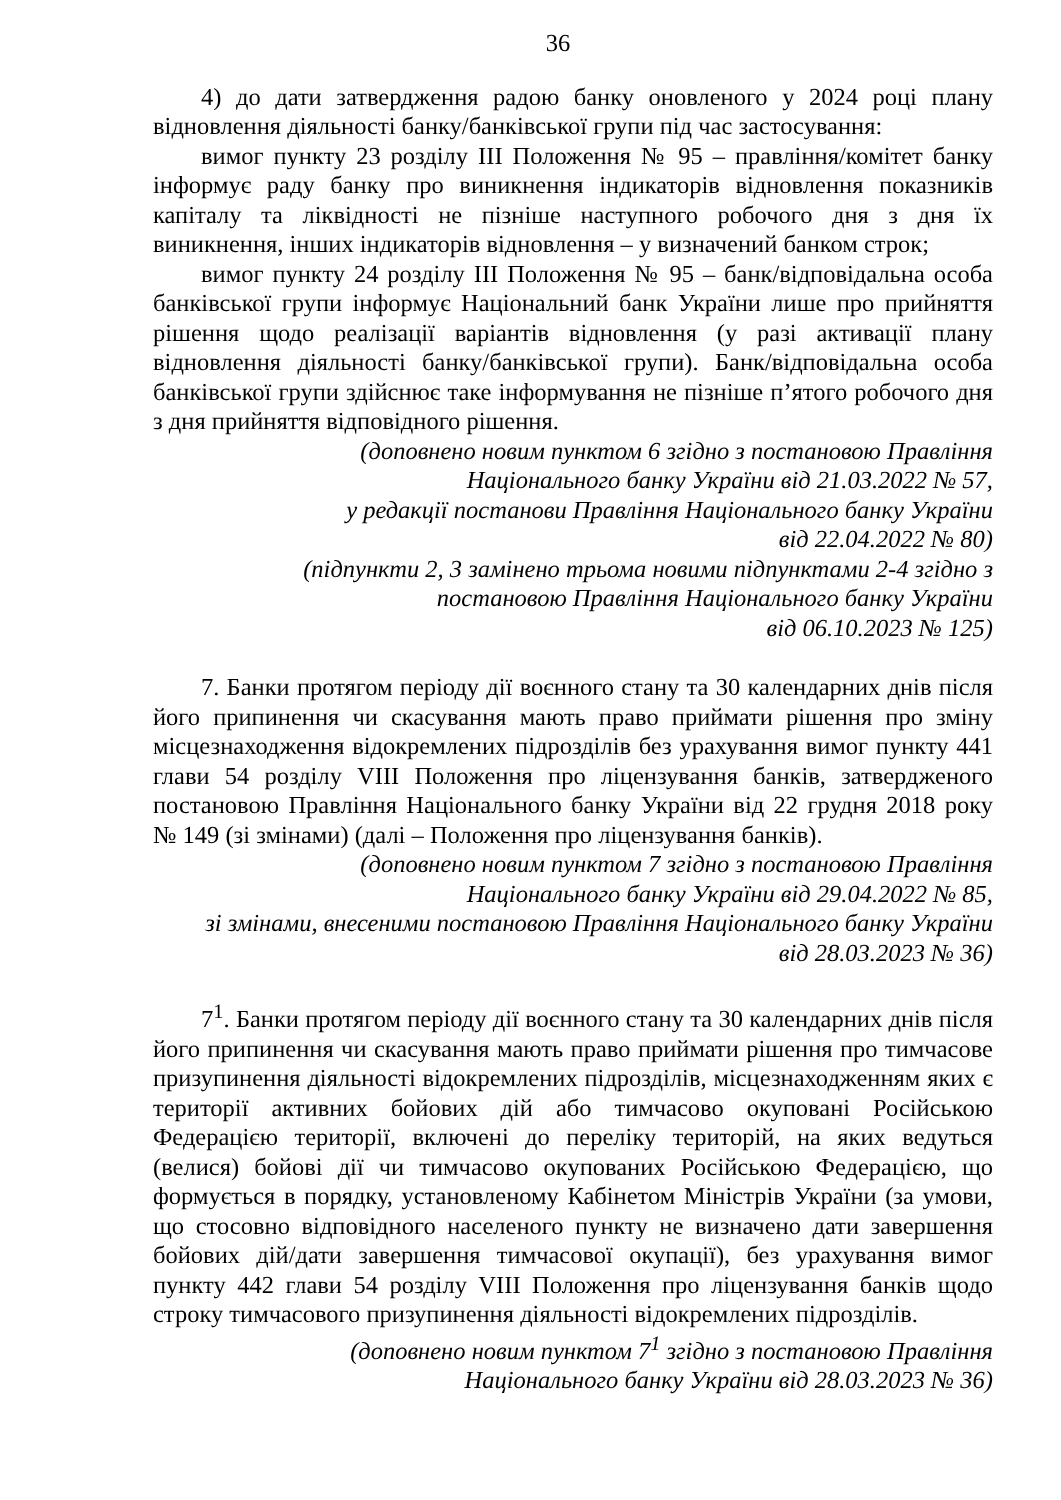36
4) до дати затвердження радою банку оновленого у 2024 році плану відновлення діяльності банку/банківської групи під час застосування:
вимог пункту 23 розділу ІІІ Положення № 95 – правління/комітет банку інформує раду банку про виникнення індикаторів відновлення показників капіталу та ліквідності не пізніше наступного робочого дня з дня їх виникнення, інших індикаторів відновлення – у визначений банком строк;
вимог пункту 24 розділу ІІІ Положення № 95 – банк/відповідальна особа банківської групи інформує Національний банк України лише про прийняття рішення щодо реалізації варіантів відновлення (у разі активації плану відновлення діяльності банку/банківської групи). Банк/відповідальна особа банківської групи здійснює таке інформування не пізніше п’ятого робочого дня з дня прийняття відповідного рішення.
(доповнено новим пунктом 6 згідно з постановою Правління
Національного банку України від 21.03.2022 № 57,
у редакції постанови Правління Національного банку України
від 22.04.2022 № 80)
(підпункти 2, 3 замінено трьома новими підпунктами 2-4 згідно з
постановою Правління Національного банку України
від 06.10.2023 № 125)
7. Банки протягом періоду дії воєнного стану та 30 календарних днів після його припинення чи скасування мають право приймати рішення про зміну місцезнаходження відокремлених підрозділів без урахування вимог пункту 441 глави 54 розділу VIII Положення про ліцензування банків, затвердженого постановою Правління Національного банку України від 22 грудня 2018 року № 149 (зі змінами) (далі – Положення про ліцензування банків).
(доповнено новим пунктом 7 згідно з постановою Правління
Національного банку України від 29.04.2022 № 85,
зі змінами, внесеними постановою Правління Національного банку України
від 28.03.2023 № 36)
7<sup>1</sup>. Банки протягом періоду дії воєнного стану та 30 календарних днів після його припинення чи скасування мають право приймати рішення про тимчасове призупинення діяльності відокремлених підрозділів, місцезнаходженням яких є території активних бойових дій або тимчасово окуповані Російською Федерацією території, включені до переліку територій, на яких ведуться (велися) бойові дії чи тимчасово окупованих Російською Федерацією, що формується в порядку, установленому Кабінетом Міністрів України (за умови, що стосовно відповідного населеного пункту не визначено дати завершення бойових дій/дати завершення тимчасової окупації), без урахування вимог пункту 442 глави 54 розділу VIII Положення про ліцензування банків щодо строку тимчасового призупинення діяльності відокремлених підрозділів.
(доповнено новим пунктом 7<sup>1</sup> згідно з постановою Правління
Національного банку України від 28.03.2023 № 36)